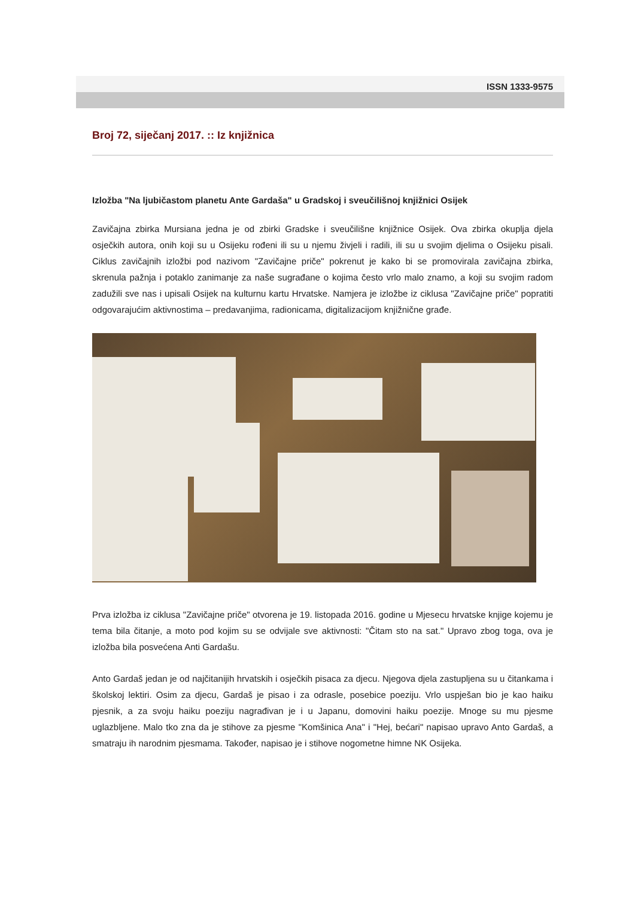ISSN 1333-9575
Broj 72, siječanj 2017. :: Iz knjižnica
Izložba "Na ljubičastom planetu Ante Gardaša" u Gradskoj i sveučilišnoj knjižnici Osijek
Zavičajna zbirka Mursiana jedna je od zbirki Gradske i sveučilišne knjižnice Osijek. Ova zbirka okuplja djela osječkih autora, onih koji su u Osijeku rođeni ili su u njemu živjeli i radili, ili su u svojim djelima o Osijeku pisali. Ciklus zavičajnih izložbi pod nazivom "Zavičajne priče" pokrenut je kako bi se promovirala zavičajna zbirka, skrenula pažnja i potaklo zanimanje za naše sugrađane o kojima često vrlo malo znamo, a koji su svojim radom zadužili sve nas i upisali Osijek na kulturnu kartu Hrvatske. Namjera je izložbe iz ciklusa "Zavičajne priče" popratiti odgovarajućim aktivnostima – predavanjima, radionicama, digitalizacijom knjižnične građe.
Prva izložba iz ciklusa "Zavičajne priče" otvorena je 19. listopada 2016. godine u Mjesecu hrvatske knjige kojemu je tema bila čitanje, a moto pod kojim su se odvijale sve aktivnosti: "Čitam sto na sat." Upravo zbog toga, ova je izložba bila posvećena Anti Gardašu.
Anto Gardaš jedan je od najčitanijih hrvatskih i osječkih pisaca za djecu. Njegova djela zastupljena su u čitankama i školskoj lektiri. Osim za djecu, Gardaš je pisao i za odrasle, posebice poeziju. Vrlo uspješan bio je kao haiku pjesnik, a za svoju haiku poeziju nagrađivan je i u Japanu, domovini haiku poezije. Mnoge su mu pjesme uglazbljene. Malo tko zna da je stihove za pjesme "Komšinica Ana" i "Hej, bećari" napisao upravo Anto Gardaš, a smatraju ih narodnim pjesmama. Također, napisao je i stihove nogometne himne NK Osijeka.